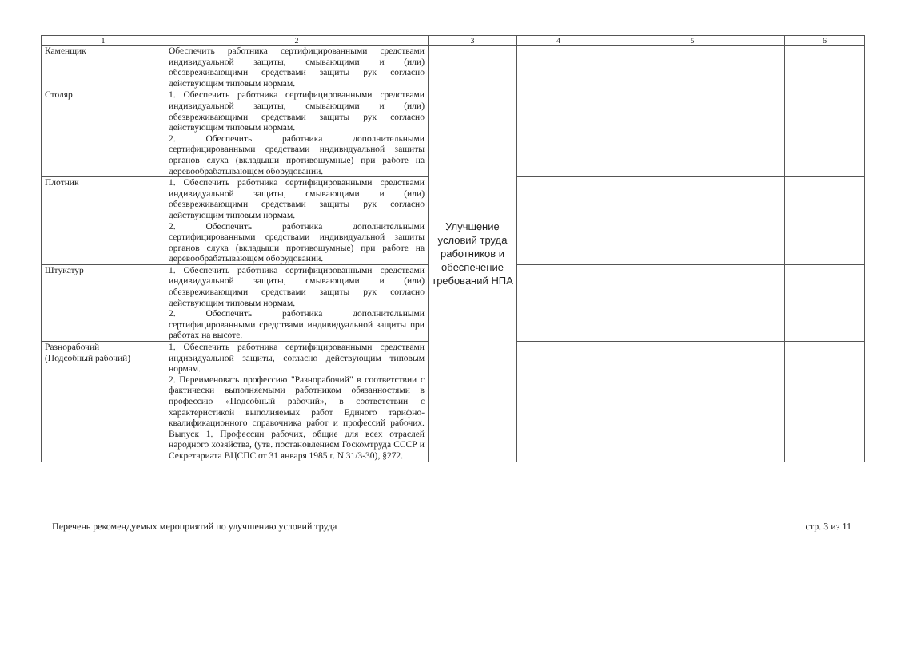| 1 | 2 | 3 | 4 | 5 | 6 |
| --- | --- | --- | --- | --- | --- |
| Каменщик | Обеспечить работника сертифицированными средствами индивидуальной защиты, смывающими и (или) обезвреживающими средствами защиты рук согласно действующим типовым нормам. | Улучшение условий труда работников и обеспечение требований НПА | | | |
| Столяр | 1. Обеспечить работника сертифицированными средствами индивидуальной защиты, смывающими и (или) обезвреживающими средствами защиты рук согласно действующим типовым нормам. 2. Обеспечить работника дополнительными сертифицированными средствами индивидуальной защиты органов слуха (вкладыши противошумные) при работе на деревообрабатывающем оборудовании. | | | | |
| Плотник | 1. Обеспечить работника сертифицированными средствами индивидуальной защиты, смывающими и (или) обезвреживающими средствами защиты рук согласно действующим типовым нормам. 2. Обеспечить работника дополнительными сертифицированными средствами индивидуальной защиты органов слуха (вкладыши противошумные) при работе на деревообрабатывающем оборудовании. | | | | |
| Штукатур | 1. Обеспечить работника сертифицированными средствами индивидуальной защиты, смывающими и (или) обезвреживающими средствами защиты рук согласно действующим типовым нормам. 2. Обеспечить работника дополнительными сертифицированными средствами индивидуальной защиты при работах на высоте. | | | | |
| Разнорабочий (Подсобный рабочий) | 1. Обеспечить работника сертифицированными средствами индивидуальной защиты, согласно действующим типовым нормам. 2. Переименовать профессию "Разнорабочий" в соответствии с фактически выполняемыми работником обязанностями в профессию «Подсобный рабочий», в соответствии с характеристикой выполняемых работ Единого тарифно-квалификационного справочника работ и профессий рабочих. Выпуск 1. Профессии рабочих, общие для всех отраслей народного хозяйства, (утв. постановлением Госкомтруда СССР и Секретариата ВЦСПС от 31 января 1985 г. N 31/3-30), §272. | | | | |
Перечень рекомендуемых мероприятий по улучшению условий труда стр. 3 из 11